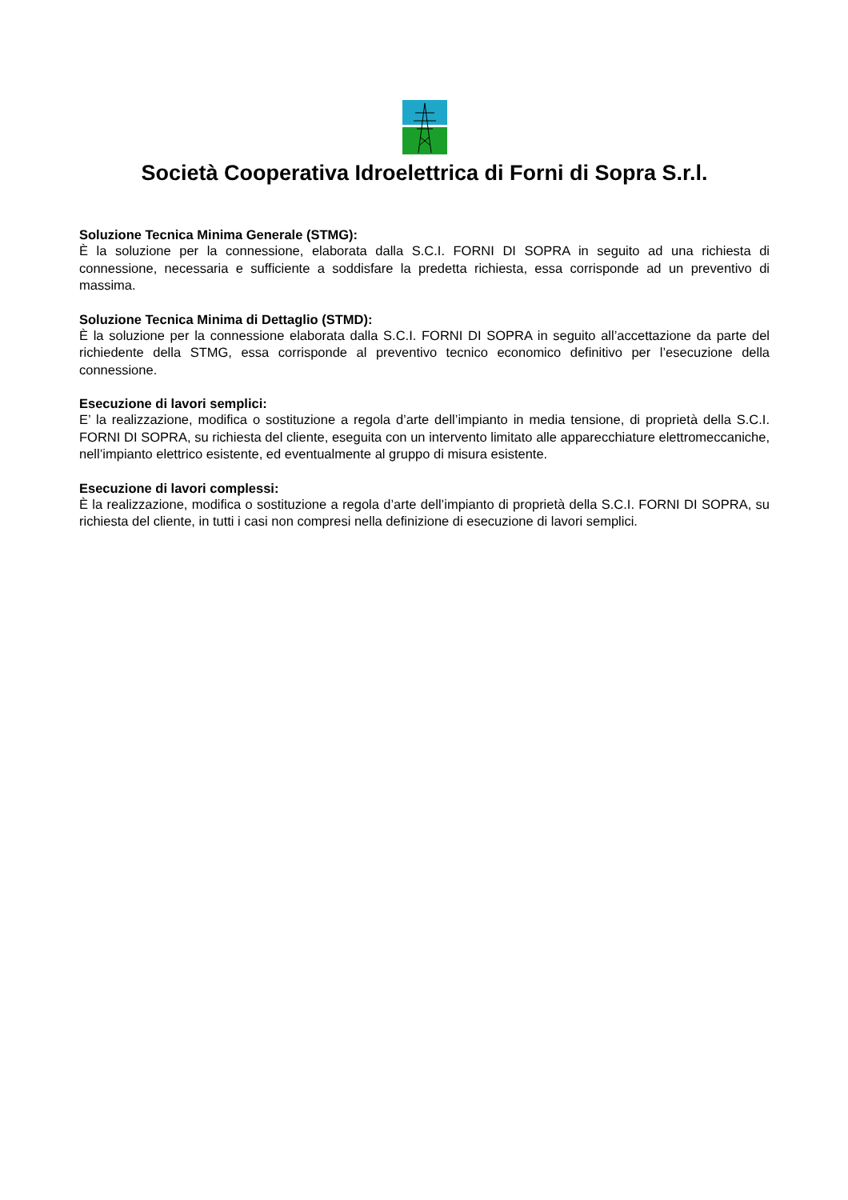Società Cooperativa Idroelettrica di Forni di Sopra S.r.l.
Soluzione Tecnica Minima Generale (STMG):
È la soluzione per la connessione, elaborata dalla S.C.I. FORNI DI SOPRA in seguito ad una richiesta di connessione, necessaria e sufficiente a soddisfare la predetta richiesta, essa corrisponde ad un preventivo di massima.
Soluzione Tecnica Minima di Dettaglio (STMD):
È la soluzione per la connessione elaborata dalla S.C.I. FORNI DI SOPRA in seguito all’accettazione da parte del richiedente della STMG, essa corrisponde al preventivo tecnico economico definitivo per l’esecuzione della connessione.
Esecuzione di lavori semplici:
E’ la realizzazione, modifica o sostituzione a regola d’arte dell’impianto in media tensione, di proprietà della S.C.I. FORNI DI SOPRA, su richiesta del cliente, eseguita con un intervento limitato alle apparecchiature elettromeccaniche, nell’impianto elettrico esistente, ed eventualmente al gruppo di misura esistente.
Esecuzione di lavori complessi:
È la realizzazione, modifica o sostituzione a regola d’arte dell’impianto di proprietà della S.C.I. FORNI DI SOPRA, su richiesta del cliente, in tutti i casi non compresi nella definizione di esecuzione di lavori semplici.